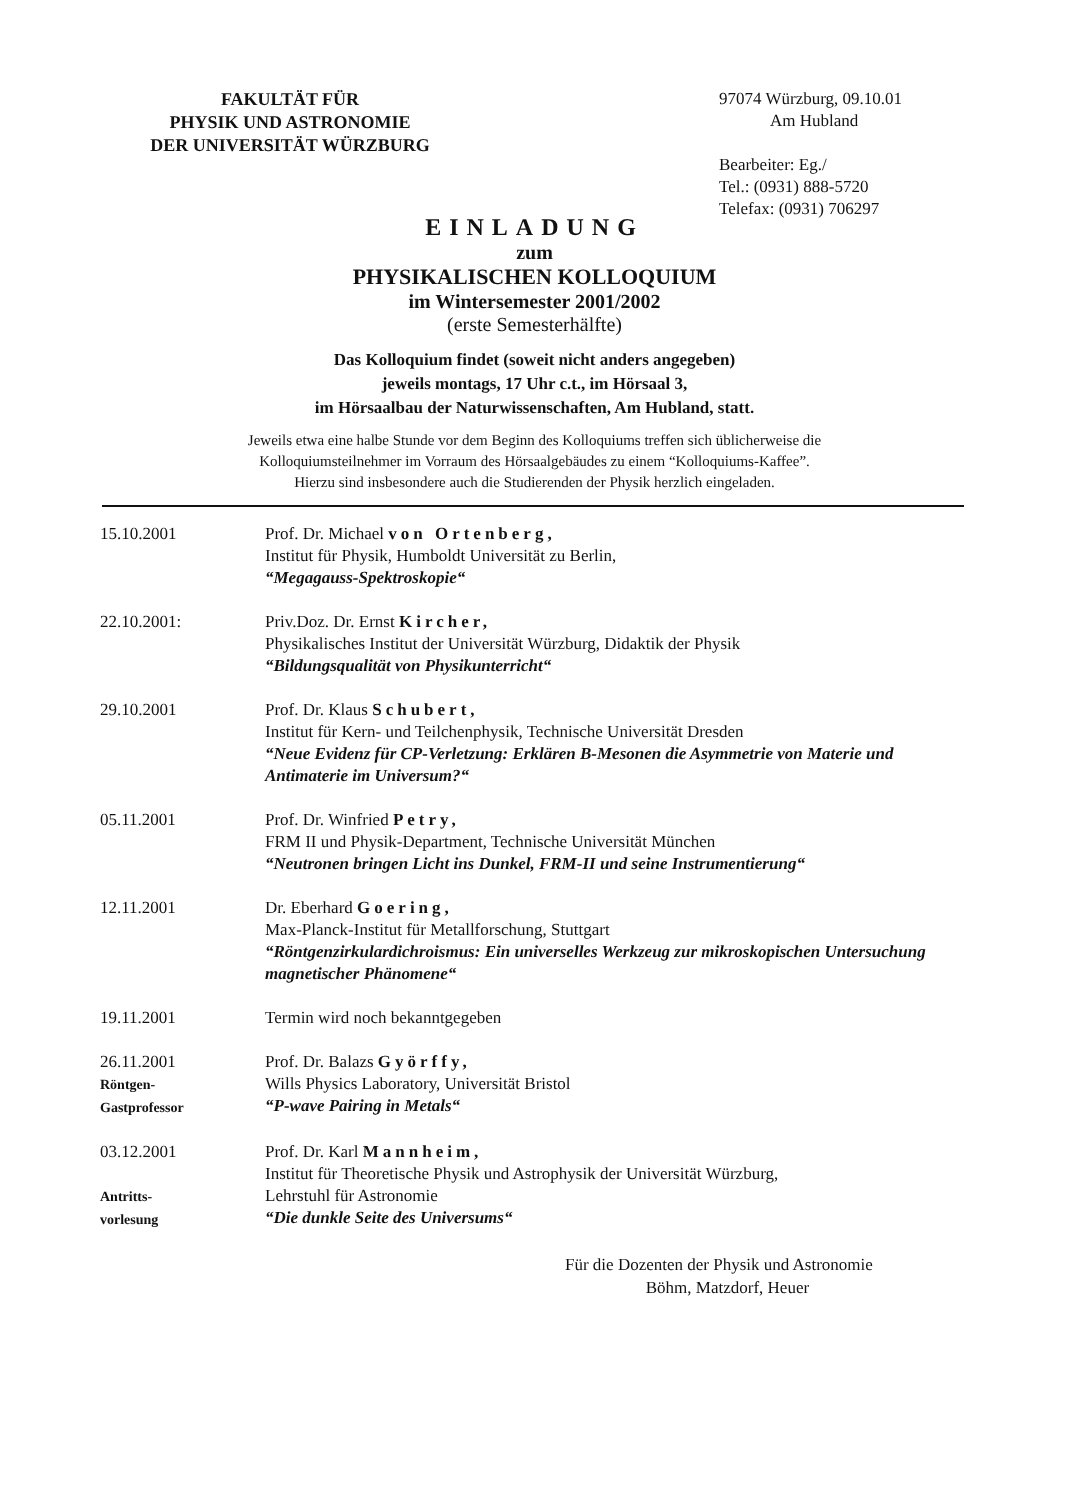FAKULTÄT FÜR
PHYSIK UND ASTRONOMIE
DER UNIVERSITÄT WÜRZBURG
97074 Würzburg, 09.10.01
Am Hubland
Bearbeiter: Eg./
Tel.: (0931) 888-5720
Telefax: (0931) 706297
EINLADUNG
zum
PHYSIKALISCHEN KOLLOQUIUM
im Wintersemester 2001/2002
(erste Semesterhälfte)
Das Kolloquium findet (soweit nicht anders angegeben)
jeweils montags, 17 Uhr c.t., im Hörsaal 3,
im Hörsaalbau der Naturwissenschaften, Am Hubland, statt.
Jeweils etwa eine halbe Stunde vor dem Beginn des Kolloquiums treffen sich üblicherweise die
Kolloquiumsteilnehmer im Vorraum des Hörsaalgebäudes zu einem “Kolloquiums-Kaffee”.
Hierzu sind insbesondere auch die Studierenden der Physik herzlich eingeladen.
15.10.2001 Prof. Dr. Michael von Ortenberg,
Institut für Physik, Humboldt Universität zu Berlin,
“Megagauss-Spektroskopie“
22.10.2001: Priv.Doz. Dr. Ernst Kircher,
Physikalisches Institut der Universität Würzburg, Didaktik der Physik
“Bildungsqualität von Physikunterricht“
29.10.2001 Prof. Dr. Klaus Schubert,
Institut für Kern- und Teilchenphysik, Technische Universität Dresden
“Neue Evidenz für CP-Verletzung: Erklären B-Mesonen die Asymmetrie von Materie und Antimaterie im Universum?“
05.11.2001 Prof. Dr. Winfried Petry,
FRM II und Physik-Department, Technische Universität München
“Neutronen bringen Licht ins Dunkel, FRM-II und seine Instrumentierung“
12.11.2001 Dr. Eberhard Goering,
Max-Planck-Institut für Metallforschung, Stuttgart
“Röntgenzirkulardichroismus: Ein universelles Werkzeug zur mikroskopischen Untersuchung magnetischer Phänomene“
19.11.2001 Termin wird noch bekanntgegeben
26.11.2001
Röntgen-
Gastprofessor
Prof. Dr. Balazs Györffy,
Wills Physics Laboratory, Universität Bristol
“P-wave Pairing in Metals“
03.12.2001
Antritts-
vorlesung
Prof. Dr. Karl Mannheim,
Institut für Theoretische Physik und Astrophysik der Universität Würzburg,
Lehrstuhl für Astronomie
“Die dunkle Seite des Universums“
Für die Dozenten der Physik und Astronomie
Böhm, Matzdorf, Heuer